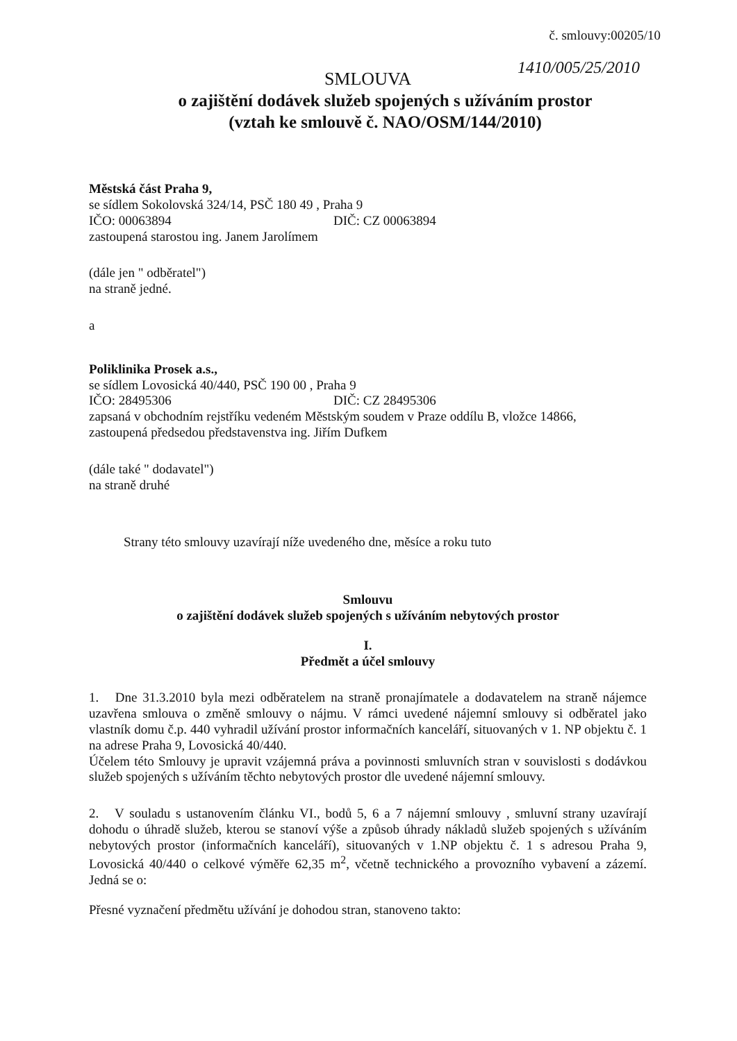č. smlouvy:00205/10
1410/005/25/2010
SMLOUVA
o zajištění dodávek služeb spojených s užíváním prostor
(vztah ke smlouvě č. NAO/OSM/144/2010)
Městská část Praha 9,
se sídlem Sokolovská 324/14, PSČ 180 49 , Praha 9
IČO: 00063894 DIČ: CZ 00063894
zastoupená starostou ing. Janem Jarolímem
(dále jen " odběratel")
na straně jedné.
a
Poliklinika Prosek a.s.,
se sídlem Lovosická 40/440, PSČ 190 00 , Praha 9
IČO: 28495306 DIČ: CZ 28495306
zapsaná v obchodním rejstříku vedeném Městským soudem v Praze oddílu B, vložce 14866,
zastoupená předsedou představenstva ing. Jiřím Dufkem
(dále také " dodavatel")
na straně druhé
Strany této smlouvy uzavírají níže uvedeného dne, měsíce a roku tuto
Smlouvu
o zajištění dodávek služeb spojených s užíváním nebytových prostor
I.
Předmět a účel smlouvy
1. Dne 31.3.2010 byla mezi odběratelem na straně pronajímatele a dodavatelem na straně nájemce uzavřena smlouva o změně smlouvy o nájmu. V rámci uvedené nájemní smlouvy si odběratel jako vlastník domu č.p. 440 vyhradil užívání prostor informačních kanceláří, situovaných v 1. NP objektu č. 1 na adrese Praha 9, Lovosická 40/440.
Účelem této Smlouvy je upravit vzájemná práva a povinnosti smluvních stran v souvislosti s dodávkou služeb spojených s užíváním těchto nebytových prostor dle uvedené nájemní smlouvy.
2. V souladu s ustanovením článku VI., bodů 5, 6 a 7 nájemní smlouvy , smluvní strany uzavírají dohodu o úhradě služeb, kterou se stanoví výše a způsob úhrady nákladů služeb spojených s užíváním nebytových prostor (informačních kanceláří), situovaných v 1.NP objektu č. 1 s adresou Praha 9, Lovosická 40/440 o celkové výměře 62,35 m<sup>2</sup>, včetně technického a provozního vybavení a zázemí. Jedná se o:
Přesné vyznačení předmětu užívání je dohodou stran, stanoveno takto: